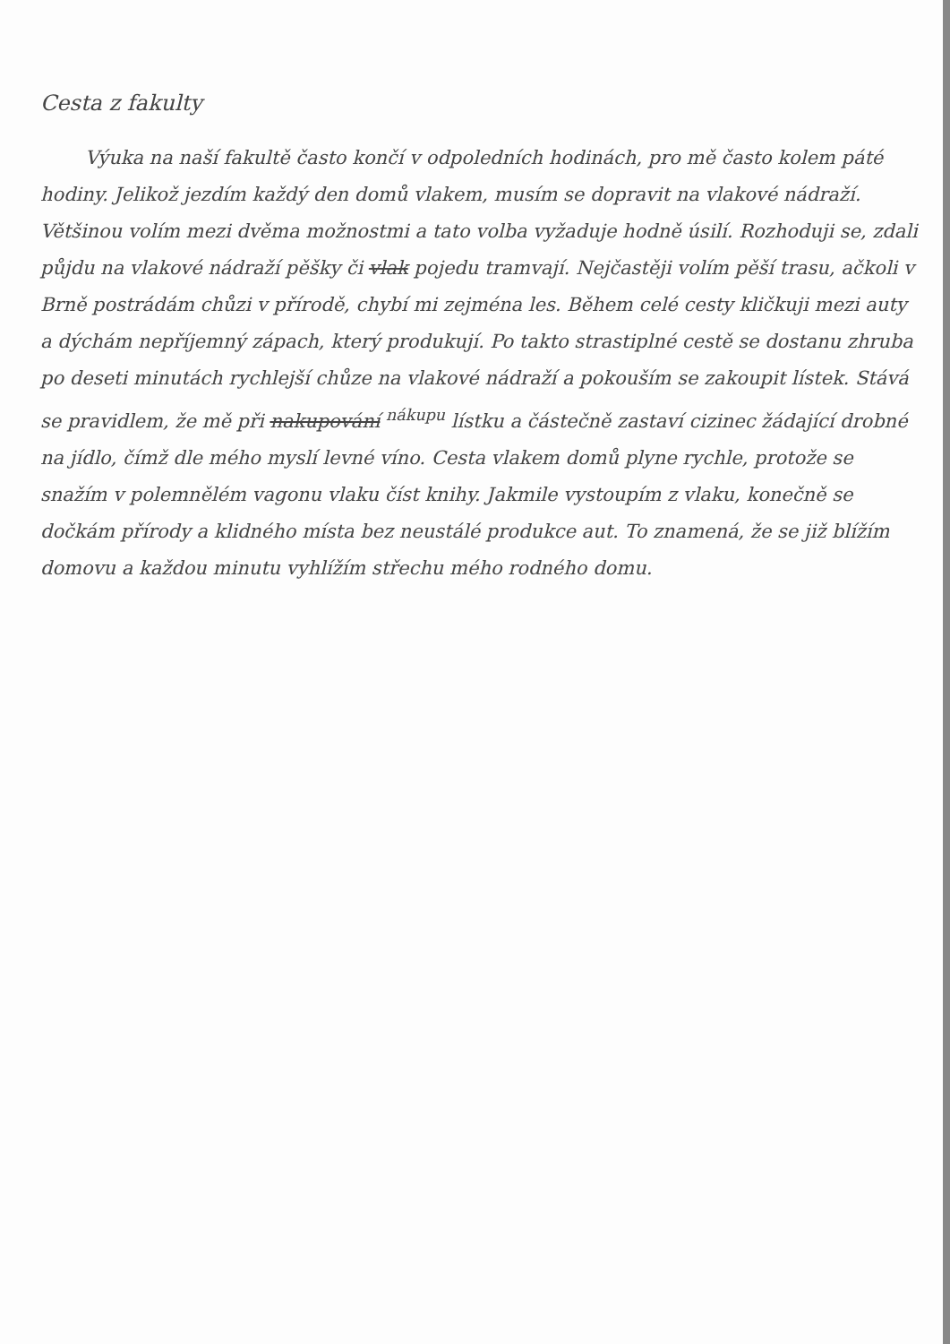Cesta z fakulty
Výuka na naší fakultě často končí v odpoledních hodinách, pro mě často kolem páté hodiny. Jelikož jezdím každý den domů vlakem, musím se dopravit na vlakové nádraží. Většinou volím mezi dvěma možnostmi a tato volba vyžaduje hodně úsilí. Rozhoduji se, zdali půjdu na vlakové nádraží pěšky či vlak pojedu tramvají. Nejčastěji volím pěší trasu, ačkoli v Brně postrádám chůzi v přírodě, chybí mi zejména les. Během celé cesty kličkuji mezi auty a dýchám nepříjemný zápach, který produkují. Po takto strastiplné cestě se dostanu zhruba po deseti minutách rychlejší chůze na vlakové nádraží a pokouším se zakoupit lístek. Stává se pravidlem, že mě při nakupování <sup>nákupu</sup> lístku a částečně zastaví cizinec žádající drobné na jídlo, čímž dle mého myslí levné víno. Cesta vlakem domů plyne rychle, protože se snažím v polemnělém vagonu vlaku číst knihy. Jakmile vystoupím z vlaku, konečně se dočkám přírody a klidného místa bez neustálé produkce aut. To znamená, že se již blížím domovu a každou minutu vyhlížím střechu mého rodného domu.